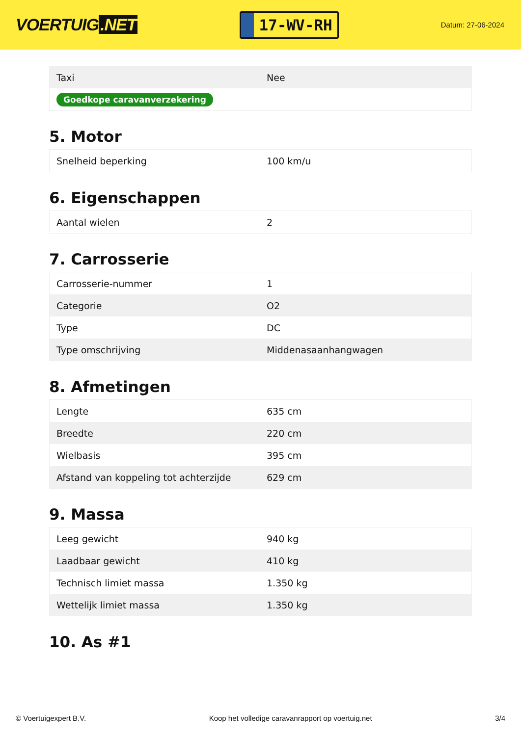VOERTUIG.NET
17-WV-RH
Datum: 27-06-2024
| Taxi | Nee |
| Goedkope caravanverzekering | |
5. Motor
| Snelheid beperking | 100 km/u |
6. Eigenschappen
| Aantal wielen | 2 |
7. Carrosserie
| Carrosserie-nummer | 1 |
| Categorie | O2 |
| Type | DC |
| Type omschrijving | Middenasaanhangwagen |
8. Afmetingen
| Lengte | 635 cm |
| Breedte | 220 cm |
| Wielbasis | 395 cm |
| Afstand van koppeling tot achterzijde | 629 cm |
9. Massa
| Leeg gewicht | 940 kg |
| Laadbaar gewicht | 410 kg |
| Technisch limiet massa | 1.350 kg |
| Wettelijk limiet massa | 1.350 kg |
10. As #1
© Voertuigexpert B.V. Koop het volledige caravanrapport op voertuig.net 3/4